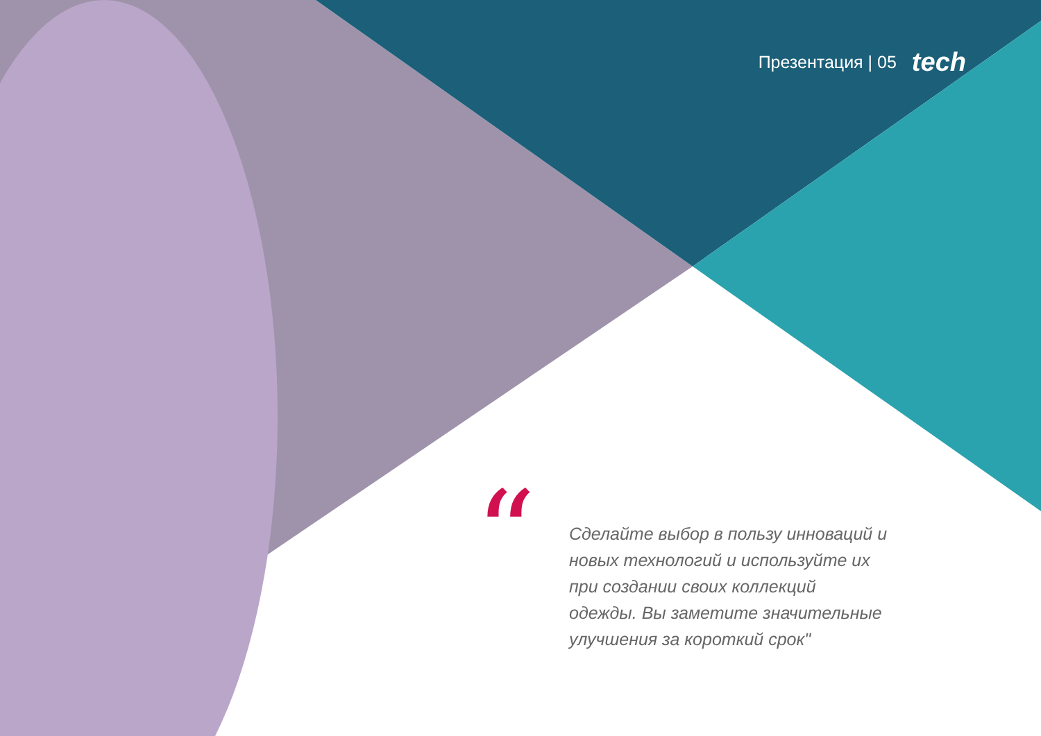Презентация | 05 tech
“
Сделайте выбор в пользу инноваций и новых технологий и используйте их при создании своих коллекций одежды. Вы заметите значительные улучшения за короткий срок"